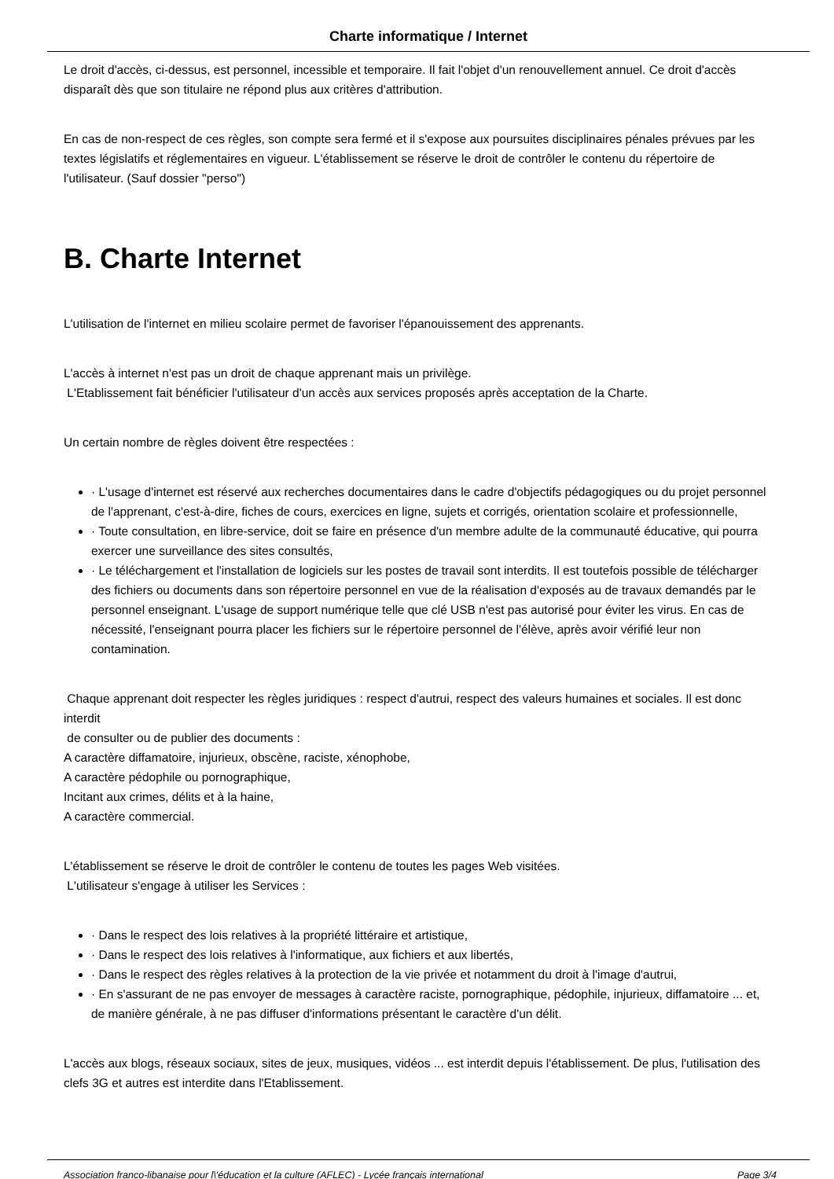Charte informatique / Internet
Le droit d'accès, ci-dessus, est personnel, incessible et temporaire. Il fait l'objet d'un renouvellement annuel. Ce droit d'accès disparaît dès que son titulaire ne répond plus aux critères d'attribution.
En cas de non-respect de ces règles, son compte sera fermé et il s'expose aux poursuites disciplinaires pénales prévues par les textes législatifs et réglementaires en vigueur. L'établissement se réserve le droit de contrôler le contenu du répertoire de l'utilisateur. (Sauf dossier "perso")
B. Charte Internet
L'utilisation de l'internet en milieu scolaire permet de favoriser l'épanouissement des apprenants.
L'accès à internet n'est pas un droit de chaque apprenant mais un privilège.
L'Etablissement fait bénéficier l'utilisateur d'un accès aux services proposés après acceptation de la Charte.
Un certain nombre de règles doivent être respectées :
· L'usage d'internet est réservé aux recherches documentaires dans le cadre d'objectifs pédagogiques ou du projet personnel de l'apprenant, c'est-à-dire, fiches de cours, exercices en ligne, sujets et corrigés, orientation scolaire et professionnelle,
· Toute consultation, en libre-service, doit se faire en présence d'un membre adulte de la communauté éducative, qui pourra exercer une surveillance des sites consultés,
· Le téléchargement et l'installation de logiciels sur les postes de travail sont interdits. Il est toutefois possible de télécharger des fichiers ou documents dans son répertoire personnel en vue de la réalisation d'exposés au de travaux demandés par le personnel enseignant. L'usage de support numérique telle que clé USB n'est pas autorisé pour éviter les virus. En cas de nécessité, l'enseignant pourra placer les fichiers sur le répertoire personnel de l'élève, après avoir vérifié leur non contamination.
Chaque apprenant doit respecter les règles juridiques : respect d'autrui, respect des valeurs humaines et sociales. Il est donc interdit
de consulter ou de publier des documents :
A caractère diffamatoire, injurieux, obscène, raciste, xénophobe,
A caractère pédophile ou pornographique,
Incitant aux crimes, délits et à la haine,
A caractère commercial.
L'établissement se réserve le droit de contrôler le contenu de toutes les pages Web visitées.
L'utilisateur s'engage à utiliser les Services :
· Dans le respect des lois relatives à la propriété littéraire et artistique,
· Dans le respect des lois relatives à l'informatique, aux fichiers et aux libertés,
· Dans le respect des règles relatives à la protection de la vie privée et notamment du droit à l'image d'autrui,
· En s'assurant de ne pas envoyer de messages à caractère raciste, pornographique, pédophile, injurieux, diffamatoire ... et, de manière générale, à ne pas diffuser d'informations présentant le caractère d'un délit.
L'accès aux blogs, réseaux sociaux, sites de jeux, musiques, vidéos ... est interdit depuis l'établissement. De plus, l'utilisation des clefs 3G et autres est interdite dans l'Etablissement.
Association franco-libanaise pour l\'éducation et la culture (AFLEC) - Lycée français international Page 3/4